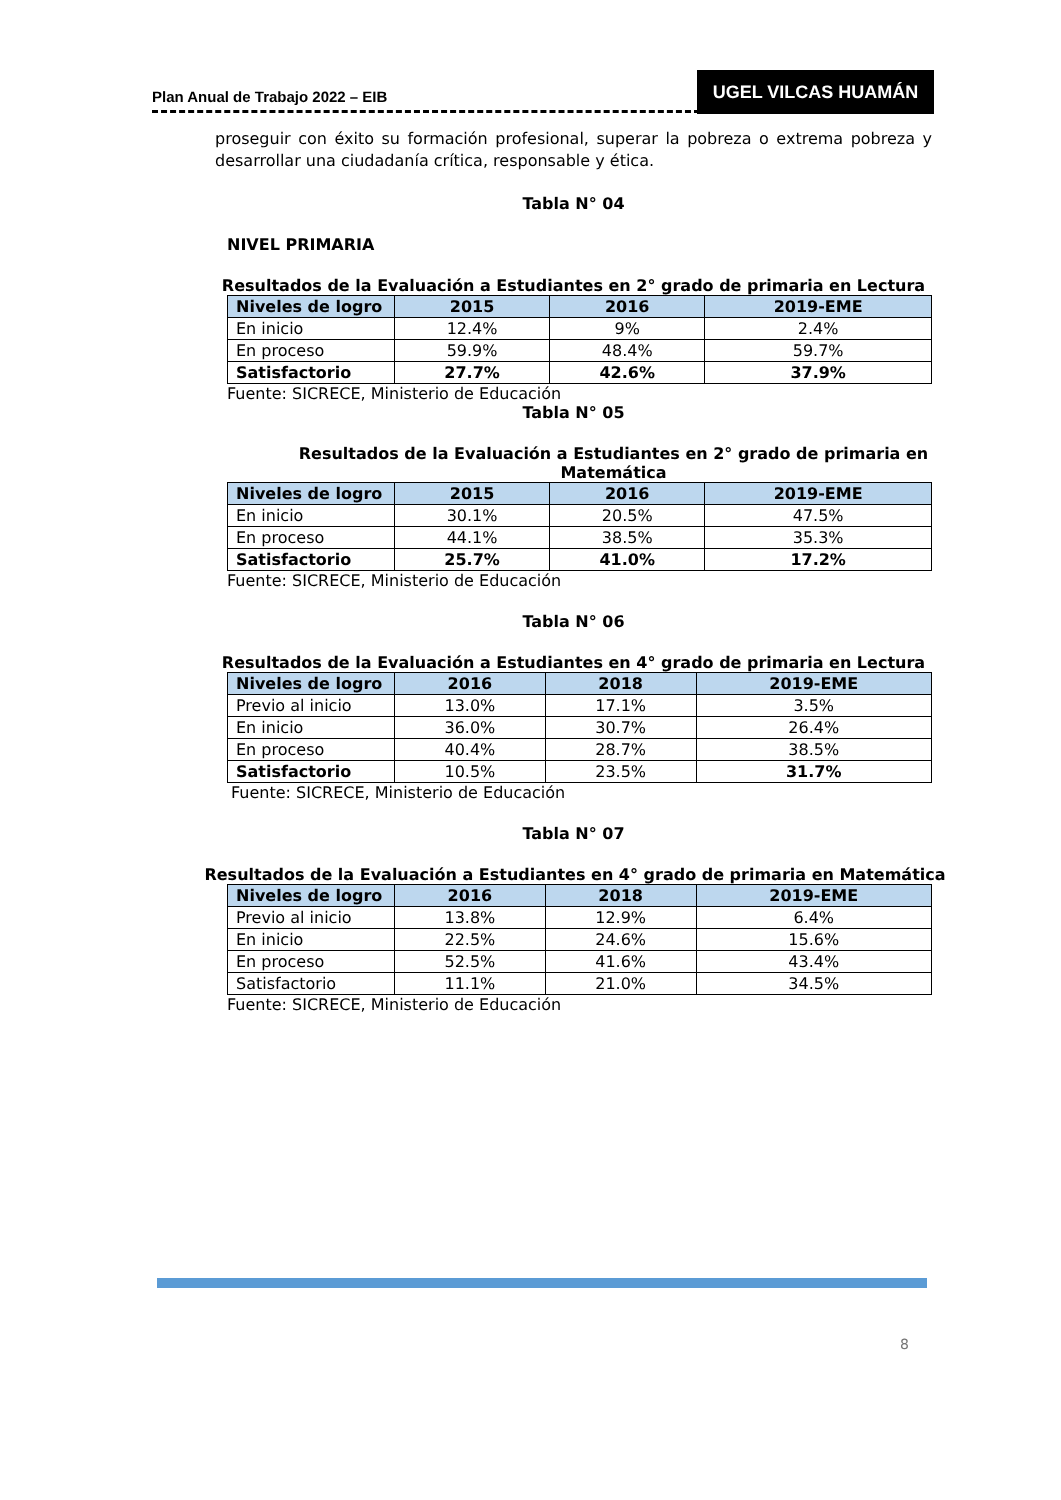Plan Anual de Trabajo 2022 – EIB
UGEL VILCAS HUAMÁN
proseguir con éxito su formación profesional, superar la pobreza o extrema pobreza y desarrollar una ciudadanía crítica, responsable y ética.
Tabla N° 04
NIVEL PRIMARIA
Resultados de la Evaluación a Estudiantes en 2° grado de primaria en Lectura
| Niveles de logro | 2015 | 2016 | 2019-EME |
| --- | --- | --- | --- |
| En inicio | 12.4% | 9% | 2.4% |
| En proceso | 59.9% | 48.4% | 59.7% |
| Satisfactorio | 27.7% | 42.6% | 37.9% |
Fuente: SICRECE, Ministerio de Educación
Tabla N° 05
Resultados de la Evaluación a Estudiantes en 2° grado de primaria en Matemática
| Niveles de logro | 2015 | 2016 | 2019-EME |
| --- | --- | --- | --- |
| En inicio | 30.1% | 20.5% | 47.5% |
| En proceso | 44.1% | 38.5% | 35.3% |
| Satisfactorio | 25.7% | 41.0% | 17.2% |
Fuente: SICRECE, Ministerio de Educación
Tabla N° 06
Resultados de la Evaluación a Estudiantes en 4° grado de primaria en Lectura
| Niveles de logro | 2016 | 2018 | 2019-EME |
| --- | --- | --- | --- |
| Previo al inicio | 13.0% | 17.1% | 3.5% |
| En inicio | 36.0% | 30.7% | 26.4% |
| En proceso | 40.4% | 28.7% | 38.5% |
| Satisfactorio | 10.5% | 23.5% | 31.7% |
Fuente: SICRECE, Ministerio de Educación
Tabla N° 07
Resultados de la Evaluación a Estudiantes en 4° grado de primaria en Matemática
| Niveles de logro | 2016 | 2018 | 2019-EME |
| --- | --- | --- | --- |
| Previo al inicio | 13.8% | 12.9% | 6.4% |
| En inicio | 22.5% | 24.6% | 15.6% |
| En proceso | 52.5% | 41.6% | 43.4% |
| Satisfactorio | 11.1% | 21.0% | 34.5% |
Fuente: SICRECE, Ministerio de Educación
8